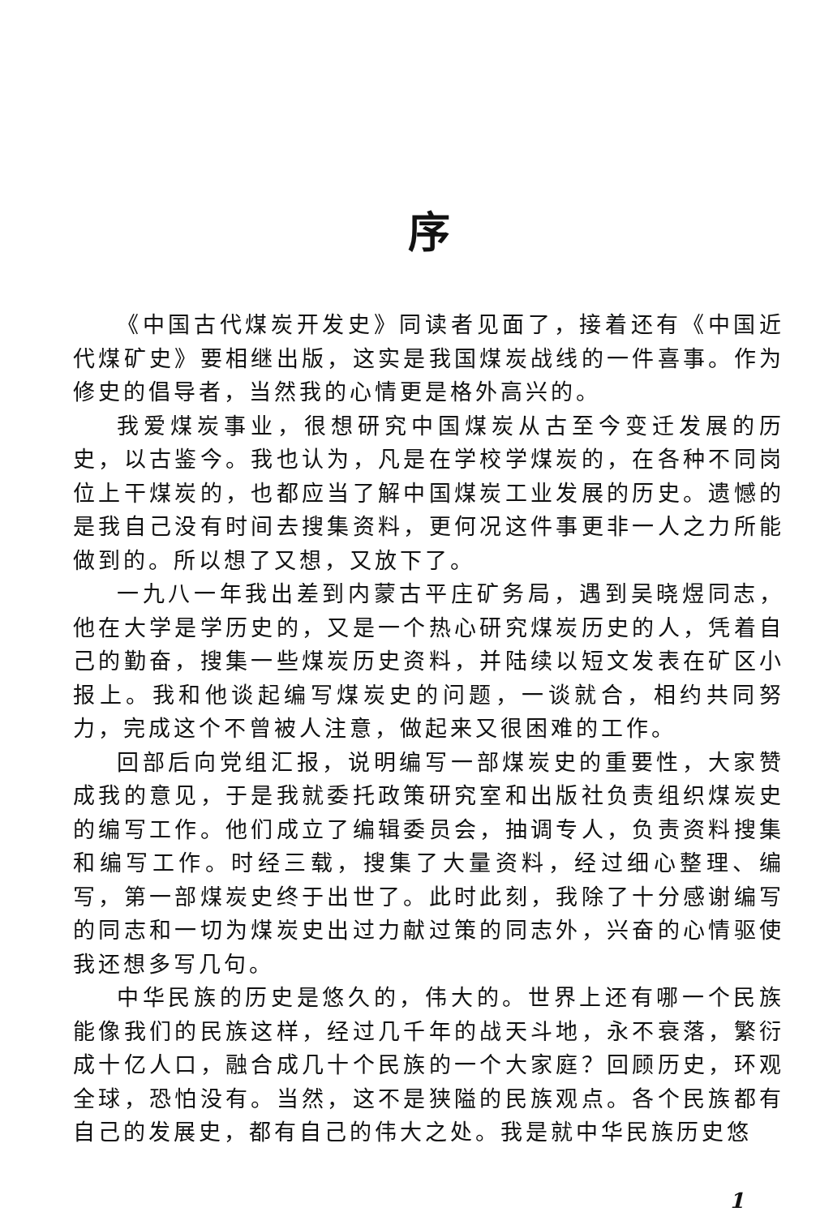序
《中国古代煤炭开发史》同读者见面了，接着还有《中国近代煤矿史》要相继出版，这实是我国煤炭战线的一件喜事。作为修史的倡导者，当然我的心情更是格外高兴的。
我爱煤炭事业，很想研究中国煤炭从古至今变迁发展的历史，以古鉴今。我也认为，凡是在学校学煤炭的，在各种不同岗位上干煤炭的，也都应当了解中国煤炭工业发展的历史。遗憾的是我自己没有时间去搜集资料，更何况这件事更非一人之力所能做到的。所以想了又想，又放下了。
一九八一年我出差到内蒙古平庄矿务局，遇到吴晓煜同志，他在大学是学历史的，又是一个热心研究煤炭历史的人，凭着自己的勤奋，搜集一些煤炭历史资料，并陆续以短文发表在矿区小报上。我和他谈起编写煤炭史的问题，一谈就合，相约共同努力，完成这个不曾被人注意，做起来又很困难的工作。
回部后向党组汇报，说明编写一部煤炭史的重要性，大家赞成我的意见，于是我就委托政策研究室和出版社负责组织煤炭史的编写工作。他们成立了编辑委员会，抽调专人，负责资料搜集和编写工作。时经三载，搜集了大量资料，经过细心整理、编写，第一部煤炭史终于出世了。此时此刻，我除了十分感谢编写的同志和一切为煤炭史出过力献过策的同志外，兴奋的心情驱使我还想多写几句。
中华民族的历史是悠久的，伟大的。世界上还有哪一个民族能像我们的民族这样，经过几千年的战天斗地，永不衰落，繁衍成十亿人口，融合成几十个民族的一个大家庭？回顾历史，环观全球，恐怕没有。当然，这不是狭隘的民族观点。各个民族都有自己的发展史，都有自己的伟大之处。我是就中华民族历史悠
1